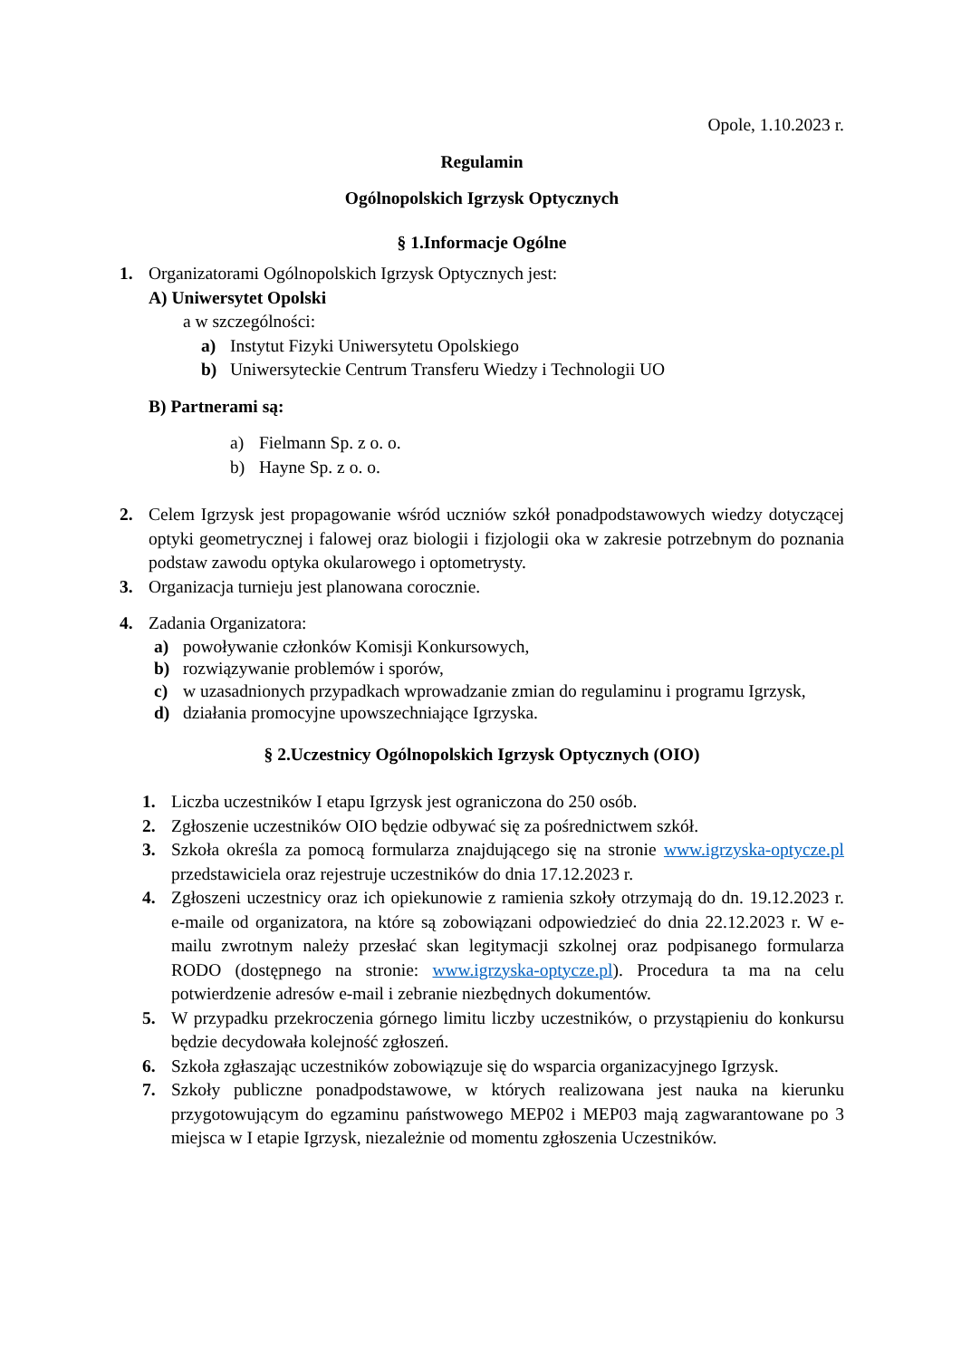Opole, 1.10.2023 r.
Regulamin
Ogólnopolskich Igrzysk Optycznych
§ 1.Informacje Ogólne
1. Organizatorami Ogólnopolskich Igrzysk Optycznych jest:
A) Uniwersytet Opolski
a w szczególności:
a) Instytut Fizyki Uniwersytetu Opolskiego
b) Uniwersyteckie Centrum Transferu Wiedzy i Technologii UO
B) Partnerami są:
a) Fielmann Sp. z o. o.
b) Hayne Sp. z o. o.
2. Celem Igrzysk jest propagowanie wśród uczniów szkół ponadpodstawowych wiedzy dotyczącej optyki geometrycznej i falowej oraz biologii i fizjologii oka w zakresie potrzebnym do poznania podstaw zawodu optyka okularowego i optometrysty.
3. Organizacja turnieju jest planowana corocznie.
4. Zadania Organizatora:
a) powoływanie członków Komisji Konkursowych,
b) rozwiązywanie problemów i sporów,
c) w uzasadnionych przypadkach wprowadzanie zmian do regulaminu i programu Igrzysk,
d) działania promocyjne upowszechniające Igrzyska.
§ 2.Uczestnicy Ogólnopolskich Igrzysk Optycznych (OIO)
1. Liczba uczestników I etapu Igrzysk jest ograniczona do 250 osób.
2. Zgłoszenie uczestników OIO będzie odbywać się za pośrednictwem szkół.
3. Szkoła określa za pomocą formularza znajdującego się na stronie www.igrzyska-optycze.pl przedstawiciela oraz rejestruje uczestników do dnia 17.12.2023 r.
4. Zgłoszeni uczestnicy oraz ich opiekunowie z ramienia szkoły otrzymają do dn. 19.12.2023 r. e-maile od organizatora, na które są zobowiązani odpowiedzieć do dnia 22.12.2023 r. W e-mailu zwrotnym należy przesłać skan legitymacji szkolnej oraz podpisanego formularza RODO (dostępnego na stronie: www.igrzyska-optycze.pl). Procedura ta ma na celu potwierdzenie adresów e-mail i zebranie niezbędnych dokumentów.
5. W przypadku przekroczenia górnego limitu liczby uczestników, o przystąpieniu do konkursu będzie decydowała kolejność zgłoszeń.
6. Szkoła zgłaszając uczestników zobowiązuje się do wsparcia organizacyjnego Igrzysk.
7. Szkoły publiczne ponadpodstawowe, w których realizowana jest nauka na kierunku przygotowującym do egzaminu państwowego MEP02 i MEP03 mają zagwarantowane po 3 miejsca w I etapie Igrzysk, niezależnie od momentu zgłoszenia Uczestników.